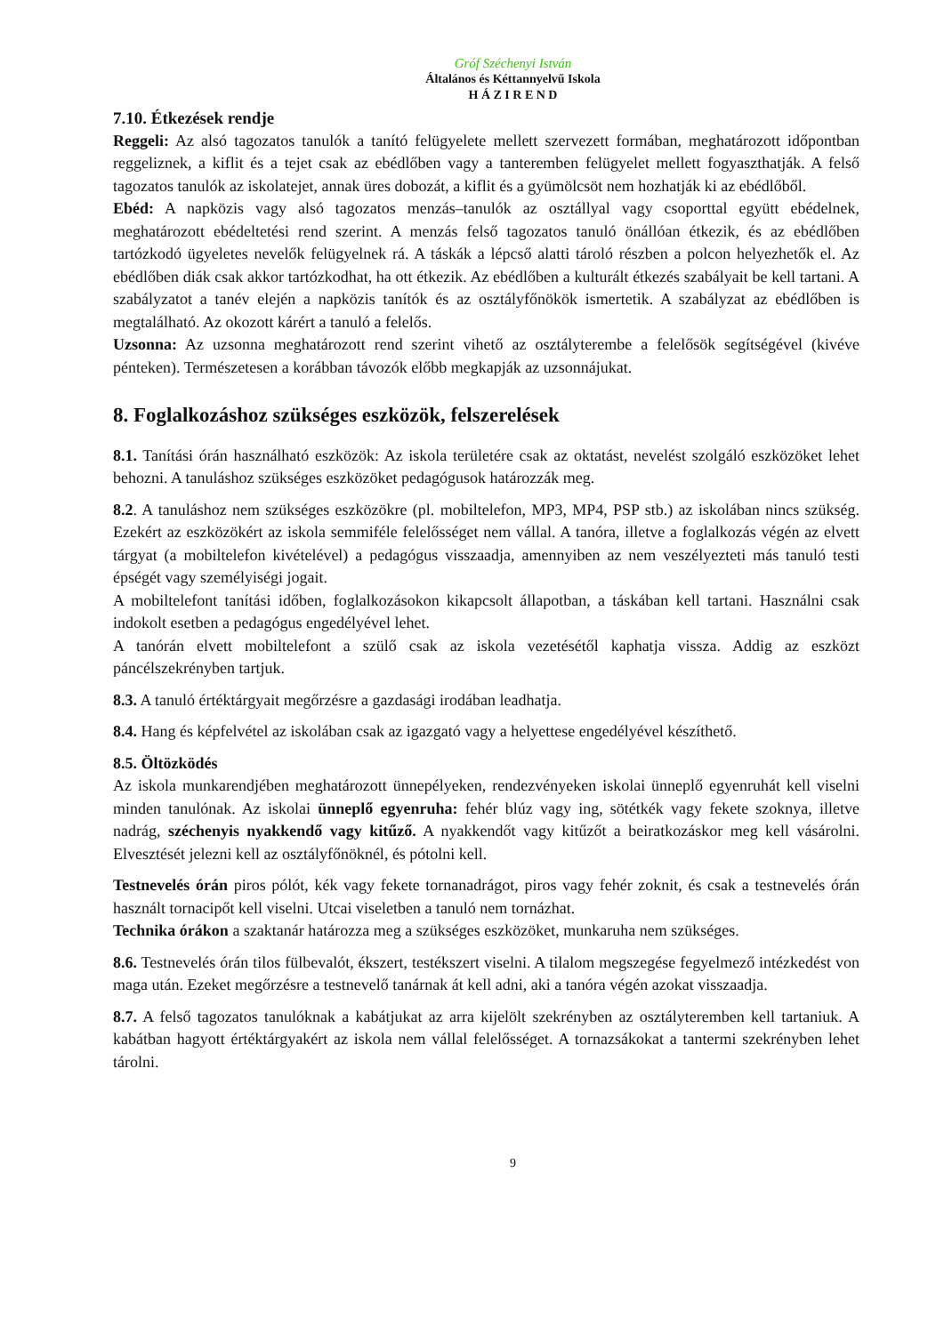Gróf Széchenyi István
Általános és Kéttannyelvű Iskola
H Á Z I R E N D
7.10. Étkezések rendje
Reggeli: Az alsó tagozatos tanulók a tanító felügyelete mellett szervezett formában, meghatározott időpontban reggeliznek, a kiflit és a tejet csak az ebédlőben vagy a tanteremben felügyelet mellett fogyaszthatják. A felső tagozatos tanulók az iskolatejet, annak üres dobozát, a kiflit és a gyümölcsöt nem hozhatják ki az ebédlőből.
Ebéd: A napközis vagy alsó tagozatos menzás–tanulók az osztállyal vagy csoporttal együtt ebédelnek, meghatározott ebédeltetési rend szerint. A menzás felső tagozatos tanuló önállóan étkezik, és az ebédlőben tartózkodó ügyeletes nevelők felügyelnek rá. A táskák a lépcső alatti tároló részben a polcon helyezhetők el. Az ebédlőben diák csak akkor tartózkodhat, ha ott étkezik. Az ebédlőben a kulturált étkezés szabályait be kell tartani. A szabályzatot a tanév elején a napközis tanítók és az osztályfőnökök ismertetik. A szabályzat az ebédlőben is megtalálható. Az okozott kárért a tanuló a felelős.
Uzsonna: Az uzsonna meghatározott rend szerint vihető az osztályterembe a felelősök segítségével (kivéve pénteken). Természetesen a korábban távozók előbb megkapják az uzsonnájukat.
8. Foglalkozáshoz szükséges eszközök, felszerelések
8.1. Tanítási órán használható eszközök: Az iskola területére csak az oktatást, nevelést szolgáló eszközöket lehet behozni. A tanuláshoz szükséges eszközöket pedagógusok határozzák meg.
8.2. A tanuláshoz nem szükséges eszközökre (pl. mobiltelefon, MP3, MP4, PSP stb.) az iskolában nincs szükség. Ezekért az eszközökért az iskola semmiféle felelősséget nem vállal. A tanóra, illetve a foglalkozás végén az elvett tárgyat (a mobiltelefon kivételével) a pedagógus visszaadja, amennyiben az nem veszélyezteti más tanuló testi épségét vagy személyiségi jogait.
A mobiltelefont tanítási időben, foglalkozásokon kikapcsolt állapotban, a táskában kell tartani. Használni csak indokolt esetben a pedagógus engedélyével lehet.
A tanórán elvett mobiltelefont a szülő csak az iskola vezetésétől kaphatja vissza. Addig az eszközt páncélszekrényben tartjuk.
8.3. A tanuló értéktárgyait megőrzésre a gazdasági irodában leadhatja.
8.4. Hang és képfelvétel az iskolában csak az igazgató vagy a helyettese engedélyével készíthető.
8.5. Öltözködés
Az iskola munkarendjében meghatározott ünnepélyeken, rendezvényeken iskolai ünneplő egyenruhát kell viselni minden tanulónak. Az iskolai ünneplő egyenruha: fehér blúz vagy ing, sötétkék vagy fekete szoknya, illetve nadrág, széchenyis nyakkendő vagy kitűző. A nyakkendőt vagy kitűzőt a beiratkozáskor meg kell vásárolni. Elvesztését jelezni kell az osztályfőnöknél, és pótolni kell.
Testnevelés órán piros pólót, kék vagy fekete tornanadrágot, piros vagy fehér zoknit, és csak a testnevelés órán használt tornacipőt kell viselni. Utcai viseletben a tanuló nem tornázhat.
Technika órákon a szaktanár határozza meg a szükséges eszközöket, munkaruha nem szükséges.
8.6. Testnevelés órán tilos fülbevalót, ékszert, testékszert viselni. A tilalom megszegése fegyelmező intézkedést von maga után. Ezeket megőrzésre a testnevelő tanárnak át kell adni, aki a tanóra végén azokat visszaadja.
8.7. A felső tagozatos tanulóknak a kabátjukat az arra kijelölt szekrényben az osztályteremben kell tartaniuk. A kabátban hagyott értéktárgyakért az iskola nem vállal felelősséget. A tornazsákokat a tantermi szekrényben lehet tárolni.
9